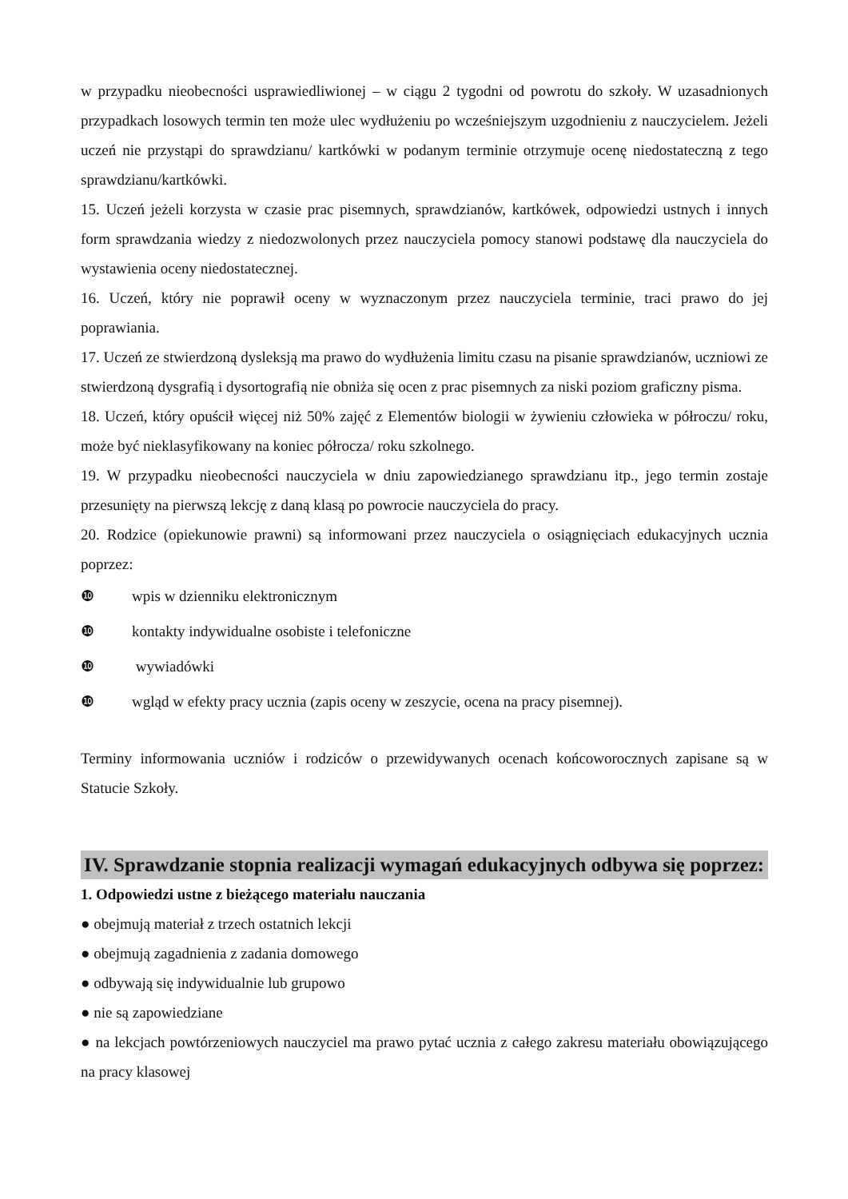w przypadku nieobecności usprawiedliwionej – w ciągu 2 tygodni od powrotu do szkoły. W uzasadnionych przypadkach losowych termin ten może ulec wydłużeniu po wcześniejszym uzgodnieniu z nauczycielem. Jeżeli uczeń nie przystąpi do sprawdzianu/ kartkówki w podanym terminie otrzymuje ocenę niedostateczną z tego sprawdzianu/kartkówki.
15. Uczeń jeżeli korzysta w czasie prac pisemnych, sprawdzianów, kartkówek, odpowiedzi ustnych i innych form sprawdzania wiedzy z niedozwolonych przez nauczyciela pomocy stanowi podstawę dla nauczyciela do wystawienia oceny niedostatecznej.
16. Uczeń, który nie poprawił oceny w wyznaczonym przez nauczyciela terminie, traci prawo do jej poprawiania.
17. Uczeń ze stwierdzoną dysleksją ma prawo do wydłużenia limitu czasu na pisanie sprawdzianów, uczniowi ze stwierdzoną dysgrafią i dysortografią nie obniża się ocen z prac pisemnych za niski poziom graficzny pisma.
18. Uczeń, który opuścił więcej niż 50% zajęć z Elementów biologii w żywieniu człowieka w półroczu/ roku, może być nieklasyfikowany na koniec półrocza/ roku szkolnego.
19. W przypadku nieobecności nauczyciela w dniu zapowiedzianego sprawdzianu itp., jego termin zostaje przesunięty na pierwszą lekcję z daną klasą po powrocie nauczyciela do pracy.
20. Rodzice (opiekunowie prawni) są informowani przez nauczyciela o osiągnięciach edukacyjnych ucznia poprzez:
❿ wpis w dzienniku elektronicznym
❿ kontakty indywidualne osobiste i telefoniczne
❿ wywiadówki
❿ wgląd w efekty pracy ucznia (zapis oceny w zeszycie, ocena na pracy pisemnej).
Terminy informowania uczniów i rodziców o przewidywanych ocenach końcoworocznych zapisane są w Statucie Szkoły.
IV. Sprawdzanie stopnia realizacji wymagań edukacyjnych odbywa się poprzez:
1. Odpowiedzi ustne z bieżącego materiału nauczania
● obejmują materiał z trzech ostatnich lekcji
● obejmują zagadnienia z zadania domowego
● odbywają się indywidualnie lub grupowo
● nie są zapowiedziane
● na lekcjach powtórzeniowych nauczyciel ma prawo pytać ucznia z całego zakresu materiału obowiązującego na pracy klasowej